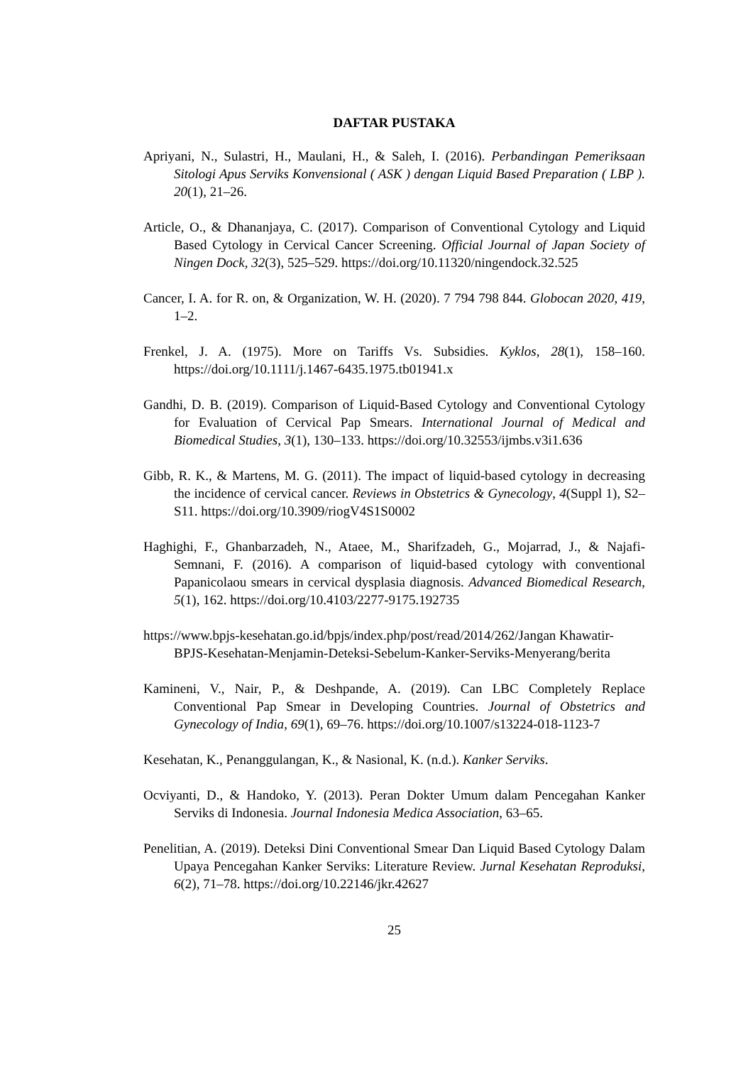DAFTAR PUSTAKA
Apriyani, N., Sulastri, H., Maulani, H., & Saleh, I. (2016). Perbandingan Pemeriksaan Sitologi Apus Serviks Konvensional ( ASK ) dengan Liquid Based Preparation ( LBP ). 20(1), 21–26.
Article, O., & Dhananjaya, C. (2017). Comparison of Conventional Cytology and Liquid Based Cytology in Cervical Cancer Screening. Official Journal of Japan Society of Ningen Dock, 32(3), 525–529. https://doi.org/10.11320/ningendock.32.525
Cancer, I. A. for R. on, & Organization, W. H. (2020). 7 794 798 844. Globocan 2020, 419, 1–2.
Frenkel, J. A. (1975). More on Tariffs Vs. Subsidies. Kyklos, 28(1), 158–160. https://doi.org/10.1111/j.1467-6435.1975.tb01941.x
Gandhi, D. B. (2019). Comparison of Liquid-Based Cytology and Conventional Cytology for Evaluation of Cervical Pap Smears. International Journal of Medical and Biomedical Studies, 3(1), 130–133. https://doi.org/10.32553/ijmbs.v3i1.636
Gibb, R. K., & Martens, M. G. (2011). The impact of liquid-based cytology in decreasing the incidence of cervical cancer. Reviews in Obstetrics & Gynecology, 4(Suppl 1), S2–S11. https://doi.org/10.3909/riogV4S1S0002
Haghighi, F., Ghanbarzadeh, N., Ataee, M., Sharifzadeh, G., Mojarrad, J., & Najafi-Semnani, F. (2016). A comparison of liquid-based cytology with conventional Papanicolaou smears in cervical dysplasia diagnosis. Advanced Biomedical Research, 5(1), 162. https://doi.org/10.4103/2277-9175.192735
https://www.bpjs-kesehatan.go.id/bpjs/index.php/post/read/2014/262/Jangan Khawatir-BPJS-Kesehatan-Menjamin-Deteksi-Sebelum-Kanker-Serviks-Menyerang/berita
Kamineni, V., Nair, P., & Deshpande, A. (2019). Can LBC Completely Replace Conventional Pap Smear in Developing Countries. Journal of Obstetrics and Gynecology of India, 69(1), 69–76. https://doi.org/10.1007/s13224-018-1123-7
Kesehatan, K., Penanggulangan, K., & Nasional, K. (n.d.). Kanker Serviks.
Ocviyanti, D., & Handoko, Y. (2013). Peran Dokter Umum dalam Pencegahan Kanker Serviks di Indonesia. Journal Indonesia Medica Association, 63–65.
Penelitian, A. (2019). Deteksi Dini Conventional Smear Dan Liquid Based Cytology Dalam Upaya Pencegahan Kanker Serviks: Literature Review. Jurnal Kesehatan Reproduksi, 6(2), 71–78. https://doi.org/10.22146/jkr.42627
25